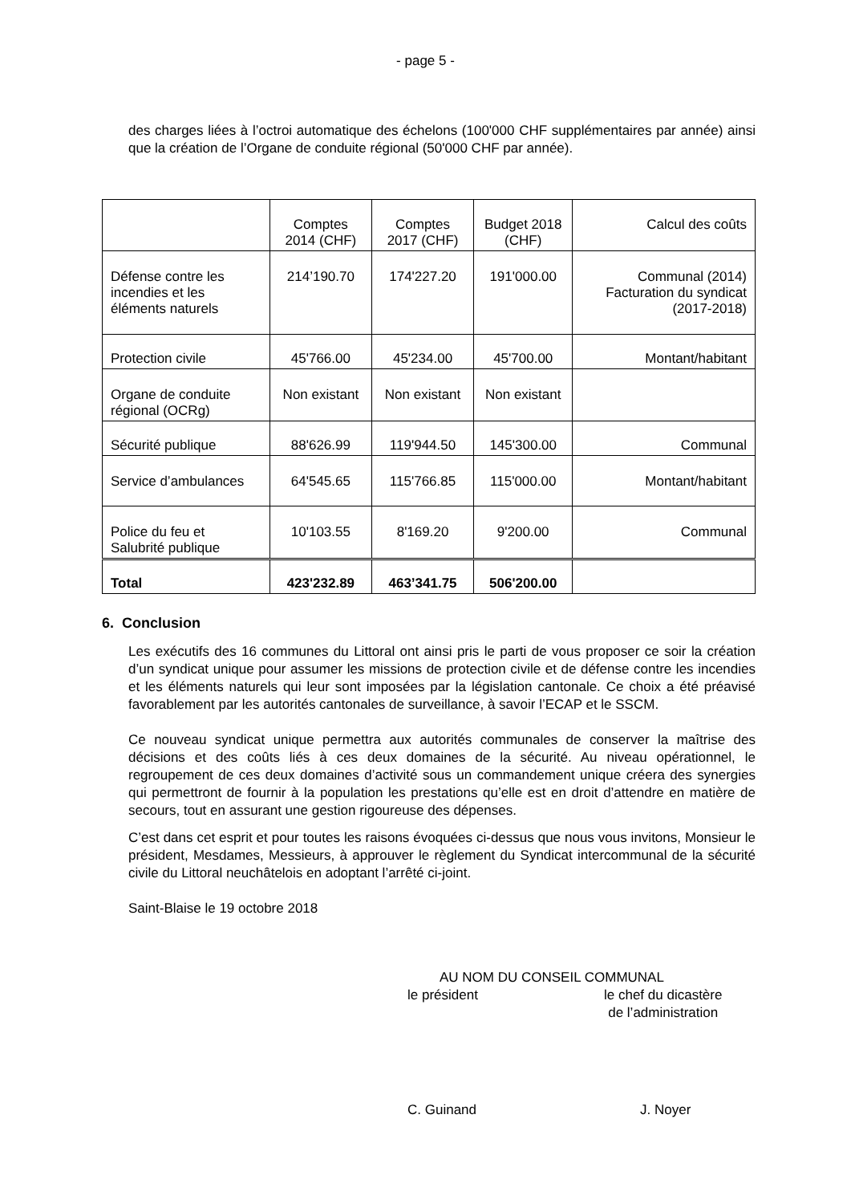- page 5 -
des charges liées à l’octroi automatique des échelons (100'000 CHF supplémentaires par année) ainsi que la création de l’Organe de conduite régional (50'000 CHF par année).
| | Comptes 2014 (CHF) | Comptes 2017 (CHF) | Budget 2018 (CHF) | Calcul des coûts |
| Défense contre les incendies et les éléments naturels | 214’190.70 | 174'227.20 | 191'000.00 | Communal (2014) Facturation du syndicat (2017-2018) |
| Protection civile | 45'766.00 | 45'234.00 | 45'700.00 | Montant/habitant |
| Organe de conduite régional (OCRg) | Non existant | Non existant | Non existant | |
| Sécurité publique | 88'626.99 | 119'944.50 | 145'300.00 | Communal |
| Service d’ambulances | 64'545.65 | 115'766.85 | 115'000.00 | Montant/habitant |
| Police du feu et Salubrité publique | 10'103.55 | 8'169.20 | 9'200.00 | Communal |
| Total | 423'232.89 | 463’341.75 | 506'200.00 | |
6. Conclusion
Les exécutifs des 16 communes du Littoral ont ainsi pris le parti de vous proposer ce soir la création d’un syndicat unique pour assumer les missions de protection civile et de défense contre les incendies et les éléments naturels qui leur sont imposées par la législation cantonale. Ce choix a été préavisé favorablement par les autorités cantonales de surveillance, à savoir l’ECAP et le SSCM.
Ce nouveau syndicat unique permettra aux autorités communales de conserver la maîtrise des décisions et des coûts liés à ces deux domaines de la sécurité. Au niveau opérationnel, le regroupement de ces deux domaines d’activité sous un commandement unique créera des synergies qui permettront de fournir à la population les prestations qu’elle est en droit d’attendre en matière de secours, tout en assurant une gestion rigoureuse des dépenses.
C’est dans cet esprit et pour toutes les raisons évoquées ci-dessus que nous vous invitons, Monsieur le président, Mesdames, Messieurs, à approuver le règlement du Syndicat intercommunal de la sécurité civile du Littoral neuchâtelois en adoptant l’arrêté ci-joint.
Saint-Blaise le 19 octobre 2018
AU NOM DU CONSEIL COMMUNAL
le président le chef du dicastère
de l’administration
C. Guinand J. Noyer